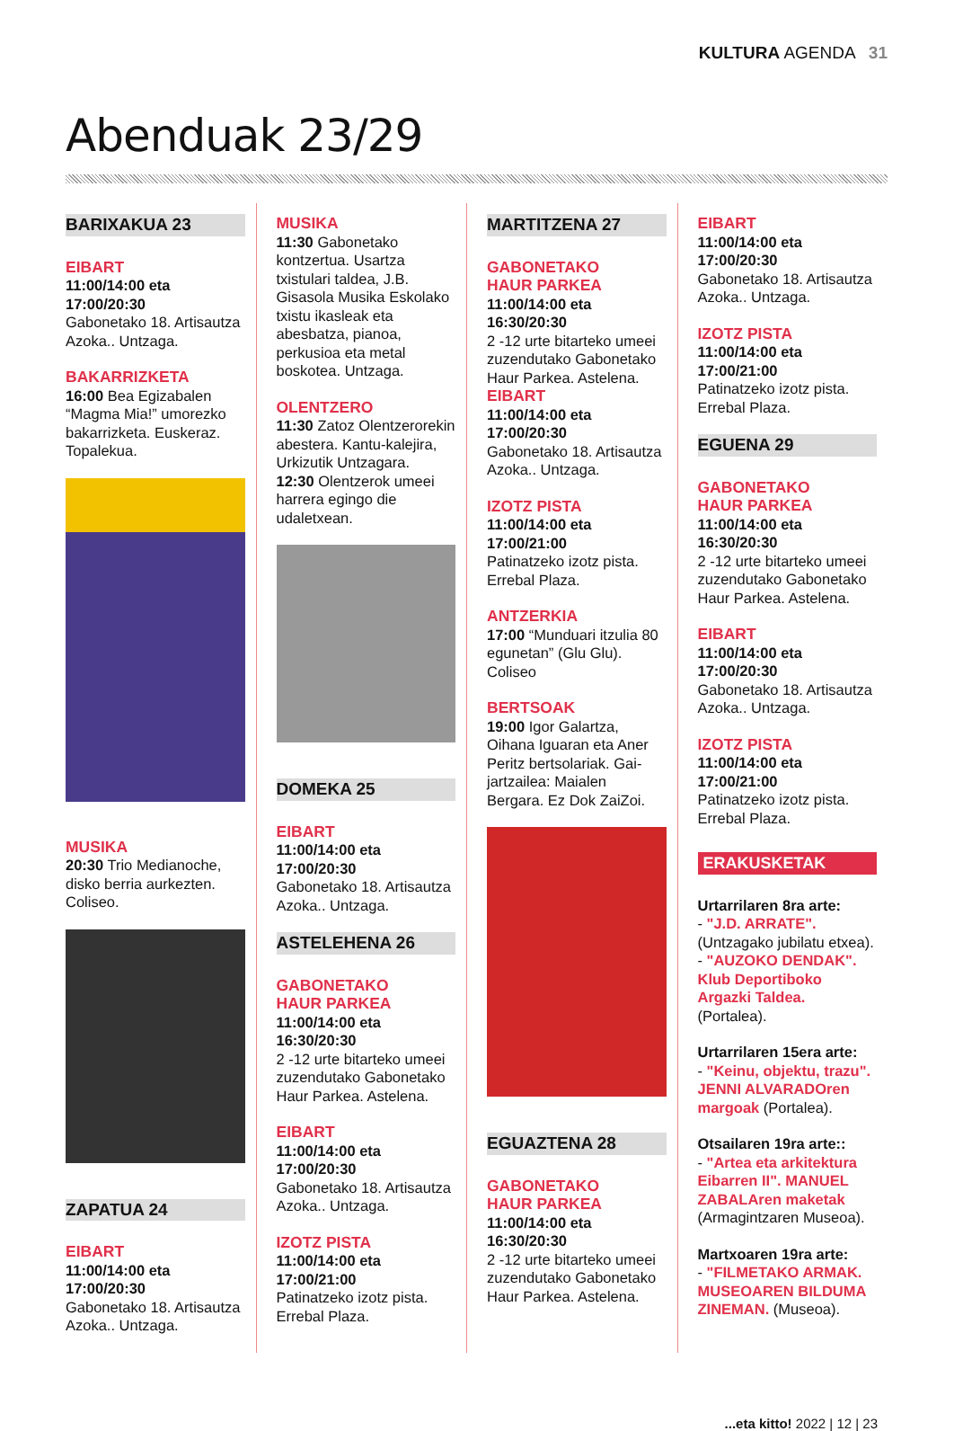KULTURA AGENDA 31
Abenduak 23/29
BARIXAKUA 23
EIBART
11:00/14:00 eta 17:00/20:30
Gabonetako 18. Artisautza Azoka.. Untzaga.
BAKARRIZKETA
16:00 Bea Egizabalen “Magma Mia!” umorezko bakarrizketa. Euskeraz. Topalekua.
MUSIKA
20:30 Trio Medianoche, disko berria aurkezten. Coliseo.
ZAPATUA 24
EIBART
11:00/14:00 eta 17:00/20:30
Gabonetako 18. Artisautza Azoka.. Untzaga.
MUSIKA
11:30 Gabonetako kontzertua. Usartza txistulari taldea, J.B. Gisasola Musika Eskolako txistu ikasleak eta abesbatza, pianoa, perkusioa eta metal boskotea. Untzaga.
OLENTZERO
11:30 Zatoz Olentzerorekin abestera. Kantu-kalejira, Urkizutik Untzagara.
12:30 Olentzerok umeei harrera egingo die udaletxean.
DOMEKA 25
EIBART
11:00/14:00 eta 17:00/20:30
Gabonetako 18. Artisautza Azoka.. Untzaga.
ASTELEHENA 26
GABONETAKO
HAUR PARKEA
11:00/14:00 eta 16:30/20:30
2 -12 urte bitarteko umeei zuzendutako Gabonetako Haur Parkea. Astelena.
EIBART
11:00/14:00 eta 17:00/20:30
Gabonetako 18. Artisautza Azoka.. Untzaga.
IZOTZ PISTA
11:00/14:00 eta 17:00/21:00
Patinatzeko izotz pista. Errebal Plaza.
MARTITZENA 27
GABONETAKO
HAUR PARKEA
11:00/14:00 eta 16:30/20:30
2 -12 urte bitarteko umeei zuzendutako Gabonetako Haur Parkea. Astelena.
EIBART
11:00/14:00 eta 17:00/20:30
Gabonetako 18. Artisautza Azoka.. Untzaga.
IZOTZ PISTA
11:00/14:00 eta 17:00/21:00
Patinatzeko izotz pista. Errebal Plaza.
ANTZERKIA
17:00 “Munduari itzulia 80 egunetan” (Glu Glu). Coliseo
BERTSOAK
19:00 Igor Galartza, Oihana Iguaran eta Aner Peritz bertsolariak. Gai-jartzailea: Maialen Bergara. Ez Dok ZaiZoi.
EGUAZTENA 28
GABONETAKO
HAUR PARKEA
11:00/14:00 eta 16:30/20:30
2 -12 urte bitarteko umeei zuzendutako Gabonetako Haur Parkea. Astelena.
EIBART
11:00/14:00 eta 17:00/20:30
Gabonetako 18. Artisautza Azoka.. Untzaga.
IZOTZ PISTA
11:00/14:00 eta 17:00/21:00
Patinatzeko izotz pista. Errebal Plaza.
EGUENA 29
GABONETAKO
HAUR PARKEA
11:00/14:00 eta 16:30/20:30
2 -12 urte bitarteko umeei zuzendutako Gabonetako Haur Parkea. Astelena.
EIBART
11:00/14:00 eta 17:00/20:30
Gabonetako 18. Artisautza Azoka.. Untzaga.
IZOTZ PISTA
11:00/14:00 eta 17:00/21:00
Patinatzeko izotz pista. Errebal Plaza.
ERAKUSKETAK
Urtarrilaren 8ra arte:
- "J.D. ARRATE". (Untzagako jubilatu etxea).
- "AUZOKO DENDAK". Klub Deportiboko Argazki Taldea. (Portalea).
Urtarrilaren 15era arte:
- "Keinu, objektu, trazu". JENNI ALVARADOren margoak (Portalea).
Otsailaren 19ra arte::
- "Artea eta arkitektura Eibarren II". MANUEL ZABALAren maketak (Armagintzaren Museoa).
Martxoaren 19ra arte:
- "FILMETAKO ARMAK. MUSEOAREN BILDUMA ZINEMAN. (Museoa).
...eta kitto! 2022 | 12 | 23